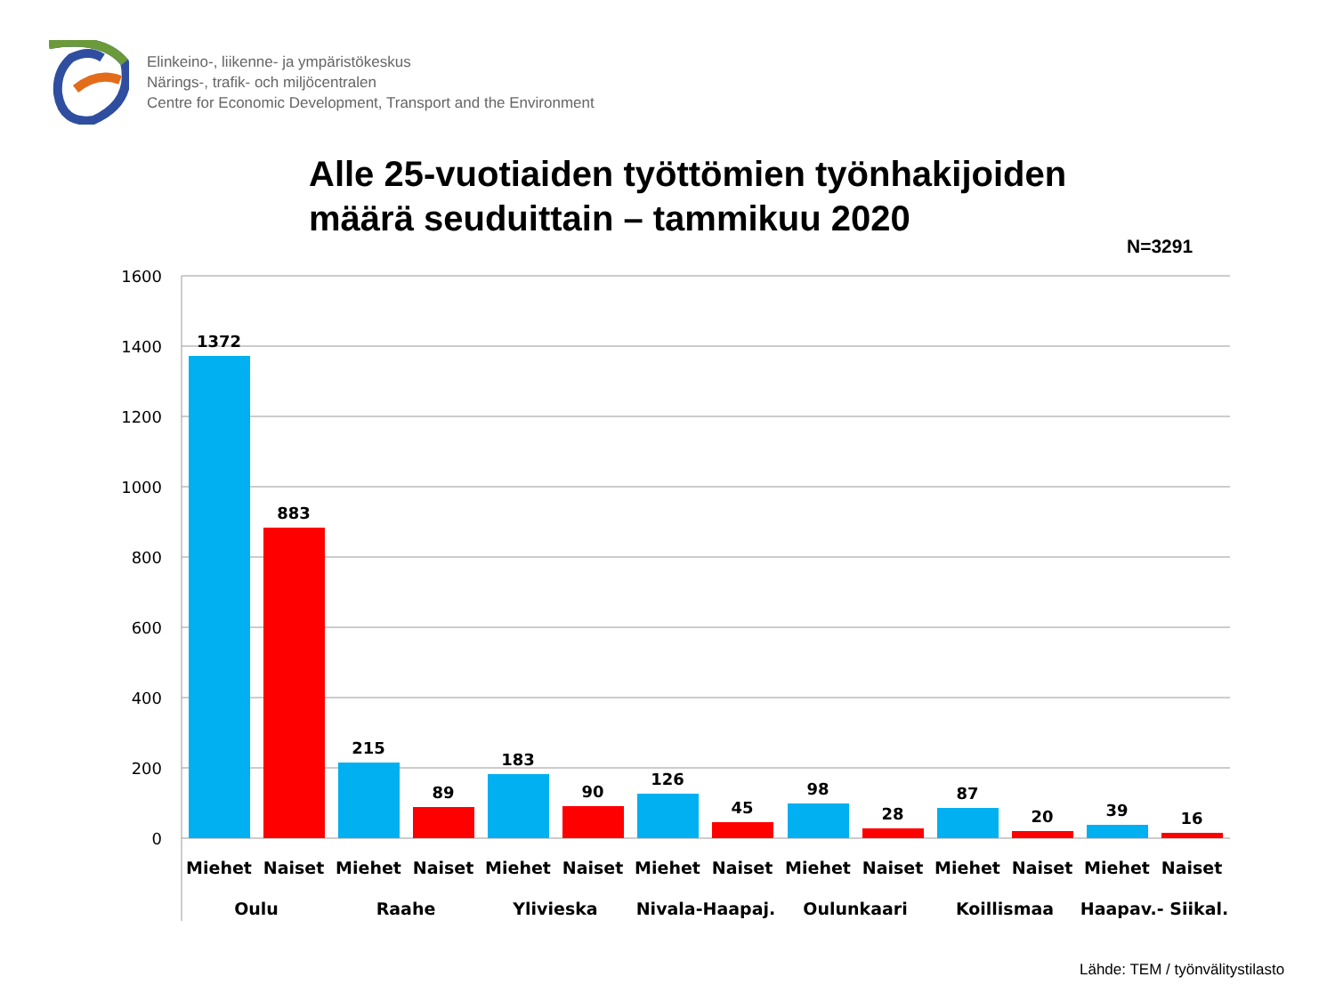Elinkeino-, liikenne- ja ympäristökeskus
Närings-, trafik- och miljöcentralen
Centre for Economic Development, Transport and the Environment
Alle 25-vuotiaiden työttömien työnhakijoiden
määrä seuduittain – tammikuu 2020
N=3291
1600
1400
1200
1000
800
600
400
200
0
1372
883
215
89
183
90
126
45
98
28
87
20
39
16
Miehet
Naiset
Miehet
Naiset
Miehet
Naiset
Miehet
Naiset
Miehet
Naiset
Miehet
Naiset
Miehet
Naiset
Oulu
Raahe
Ylivieska
Nivala-Haapaj.
Oulunkaari
Koillismaa
Haapav.- Siikal.
Lähde: TEM / työnvälitystilasto